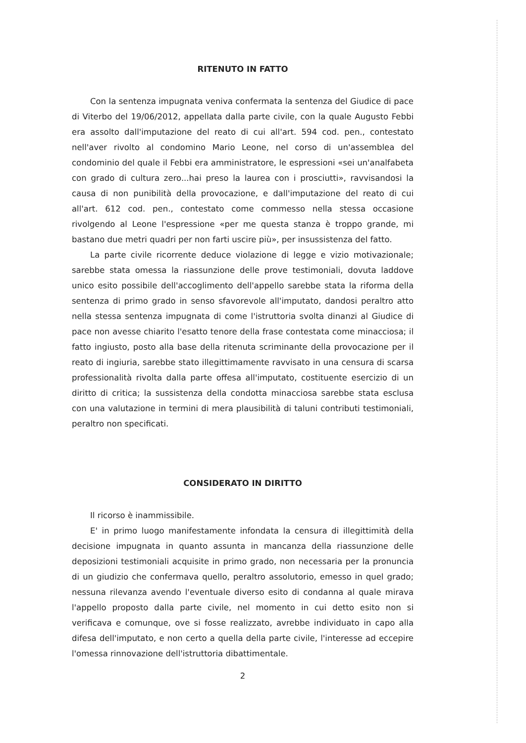RITENUTO IN FATTO
Con la sentenza impugnata veniva confermata la sentenza del Giudice di pace di Viterbo del 19/06/2012, appellata dalla parte civile, con la quale Augusto Febbi era assolto dall'imputazione del reato di cui all'art. 594 cod. pen., contestato nell'aver rivolto al condomino Mario Leone, nel corso di un'assemblea del condominio del quale il Febbi era amministratore, le espressioni «sei un'analfabeta con grado di cultura zero...hai preso la laurea con i prosciutti», ravvisandosi la causa di non punibilità della provocazione, e dall'imputazione del reato di cui all'art. 612 cod. pen., contestato come commesso nella stessa occasione rivolgendo al Leone l'espressione «per me questa stanza è troppo grande, mi bastano due metri quadri per non farti uscire più», per insussistenza del fatto.
La parte civile ricorrente deduce violazione di legge e vizio motivazionale; sarebbe stata omessa la riassunzione delle prove testimoniali, dovuta laddove unico esito possibile dell'accoglimento dell'appello sarebbe stata la riforma della sentenza di primo grado in senso sfavorevole all'imputato, dandosi peraltro atto nella stessa sentenza impugnata di come l'istruttoria svolta dinanzi al Giudice di pace non avesse chiarito l'esatto tenore della frase contestata come minacciosa; il fatto ingiusto, posto alla base della ritenuta scriminante della provocazione per il reato di ingiuria, sarebbe stato illegittimamente ravvisato in una censura di scarsa professionalità rivolta dalla parte offesa all'imputato, costituente esercizio di un diritto di critica; la sussistenza della condotta minacciosa sarebbe stata esclusa con una valutazione in termini di mera plausibilità di taluni contributi testimoniali, peraltro non specificati.
CONSIDERATO IN DIRITTO
Il ricorso è inammissibile.
E' in primo luogo manifestamente infondata la censura di illegittimità della decisione impugnata in quanto assunta in mancanza della riassunzione delle deposizioni testimoniali acquisite in primo grado, non necessaria per la pronuncia di un giudizio che confermava quello, peraltro assolutorio, emesso in quel grado; nessuna rilevanza avendo l'eventuale diverso esito di condanna al quale mirava l'appello proposto dalla parte civile, nel momento in cui detto esito non si verificava e comunque, ove si fosse realizzato, avrebbe individuato in capo alla difesa dell'imputato, e non certo a quella della parte civile, l'interesse ad eccepire l'omessa rinnovazione dell'istruttoria dibattimentale.
2